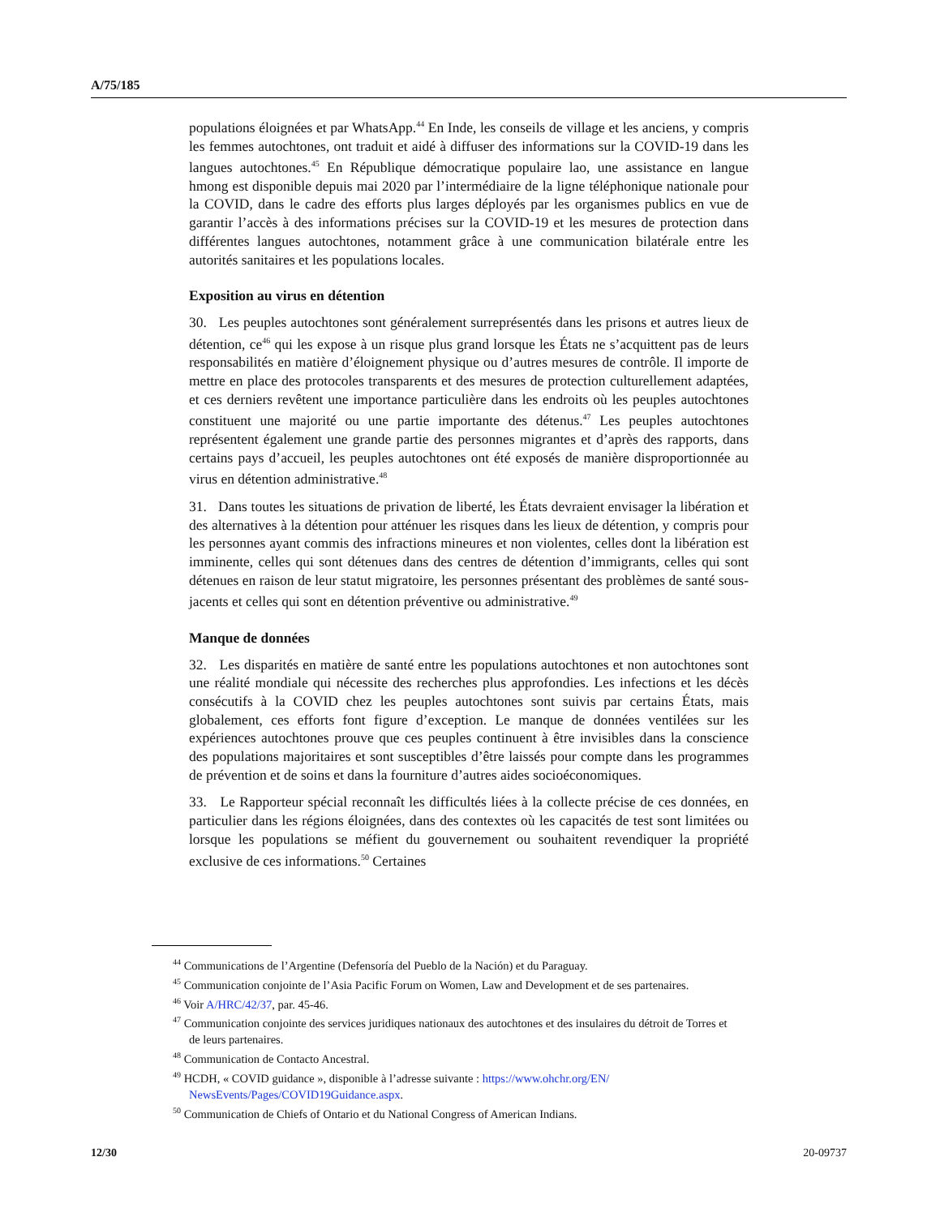A/75/185
populations éloignées et par WhatsApp.<sup>44</sup> En Inde, les conseils de village et les anciens, y compris les femmes autochtones, ont traduit et aidé à diffuser des informations sur la COVID-19 dans les langues autochtones.<sup>45</sup> En République démocratique populaire lao, une assistance en langue hmong est disponible depuis mai 2020 par l’intermédiaire de la ligne téléphonique nationale pour la COVID, dans le cadre des efforts plus larges déployés par les organismes publics en vue de garantir l’accès à des informations précises sur la COVID-19 et les mesures de protection dans différentes langues autochtones, notamment grâce à une communication bilatérale entre les autorités sanitaires et les populations locales.
Exposition au virus en détention
30. Les peuples autochtones sont généralement surreprésentés dans les prisons et autres lieux de détention, ce<sup>46</sup> qui les expose à un risque plus grand lorsque les États ne s’acquittent pas de leurs responsabilités en matière d’éloignement physique ou d’autres mesures de contrôle. Il importe de mettre en place des protocoles transparents et des mesures de protection culturellement adaptées, et ces derniers revêtent une importance particulière dans les endroits où les peuples autochtones constituent une majorité ou une partie importante des détenus.<sup>47</sup> Les peuples autochtones représentent également une grande partie des personnes migrantes et d’après des rapports, dans certains pays d’accueil, les peuples autochtones ont été exposés de manière disproportionnée au virus en détention administrative.<sup>48</sup>
31. Dans toutes les situations de privation de liberté, les États devraient envisager la libération et des alternatives à la détention pour atténuer les risques dans les lieux de détention, y compris pour les personnes ayant commis des infractions mineures et non violentes, celles dont la libération est imminente, celles qui sont détenues dans des centres de détention d’immigrants, celles qui sont détenues en raison de leur statut migratoire, les personnes présentant des problèmes de santé sous-jacents et celles qui sont en détention préventive ou administrative.<sup>49</sup>
Manque de données
32. Les disparités en matière de santé entre les populations autochtones et non autochtones sont une réalité mondiale qui nécessite des recherches plus approfondies. Les infections et les décès consécutifs à la COVID chez les peuples autochtones sont suivis par certains États, mais globalement, ces efforts font figure d’exception. Le manque de données ventilées sur les expériences autochtones prouve que ces peuples continuent à être invisibles dans la conscience des populations majoritaires et sont susceptibles d’être laissés pour compte dans les programmes de prévention et de soins et dans la fourniture d’autres aides socioéconomiques.
33. Le Rapporteur spécial reconnaît les difficultés liées à la collecte précise de ces données, en particulier dans les régions éloignées, dans des contextes où les capacités de test sont limitées ou lorsque les populations se méfient du gouvernement ou souhaitent revendiquer la propriété exclusive de ces informations.<sup>50</sup> Certaines
<sup>44</sup> Communications de l’Argentine (Defensoría del Pueblo de la Nación) et du Paraguay.
<sup>45</sup> Communication conjointe de l’Asia Pacific Forum on Women, Law and Development et de ses partenaires.
<sup>46</sup> Voir A/HRC/42/37, par. 45-46.
<sup>47</sup> Communication conjointe des services juridiques nationaux des autochtones et des insulaires du détroit de Torres et de leurs partenaires.
<sup>48</sup> Communication de Contacto Ancestral.
<sup>49</sup> HCDH, « COVID guidance », disponible à l’adresse suivante : https://www.ohchr.org/EN/ NewsEvents/Pages/COVID19Guidance.aspx.
<sup>50</sup> Communication de Chiefs of Ontario et du National Congress of American Indians.
12/30 20-09737